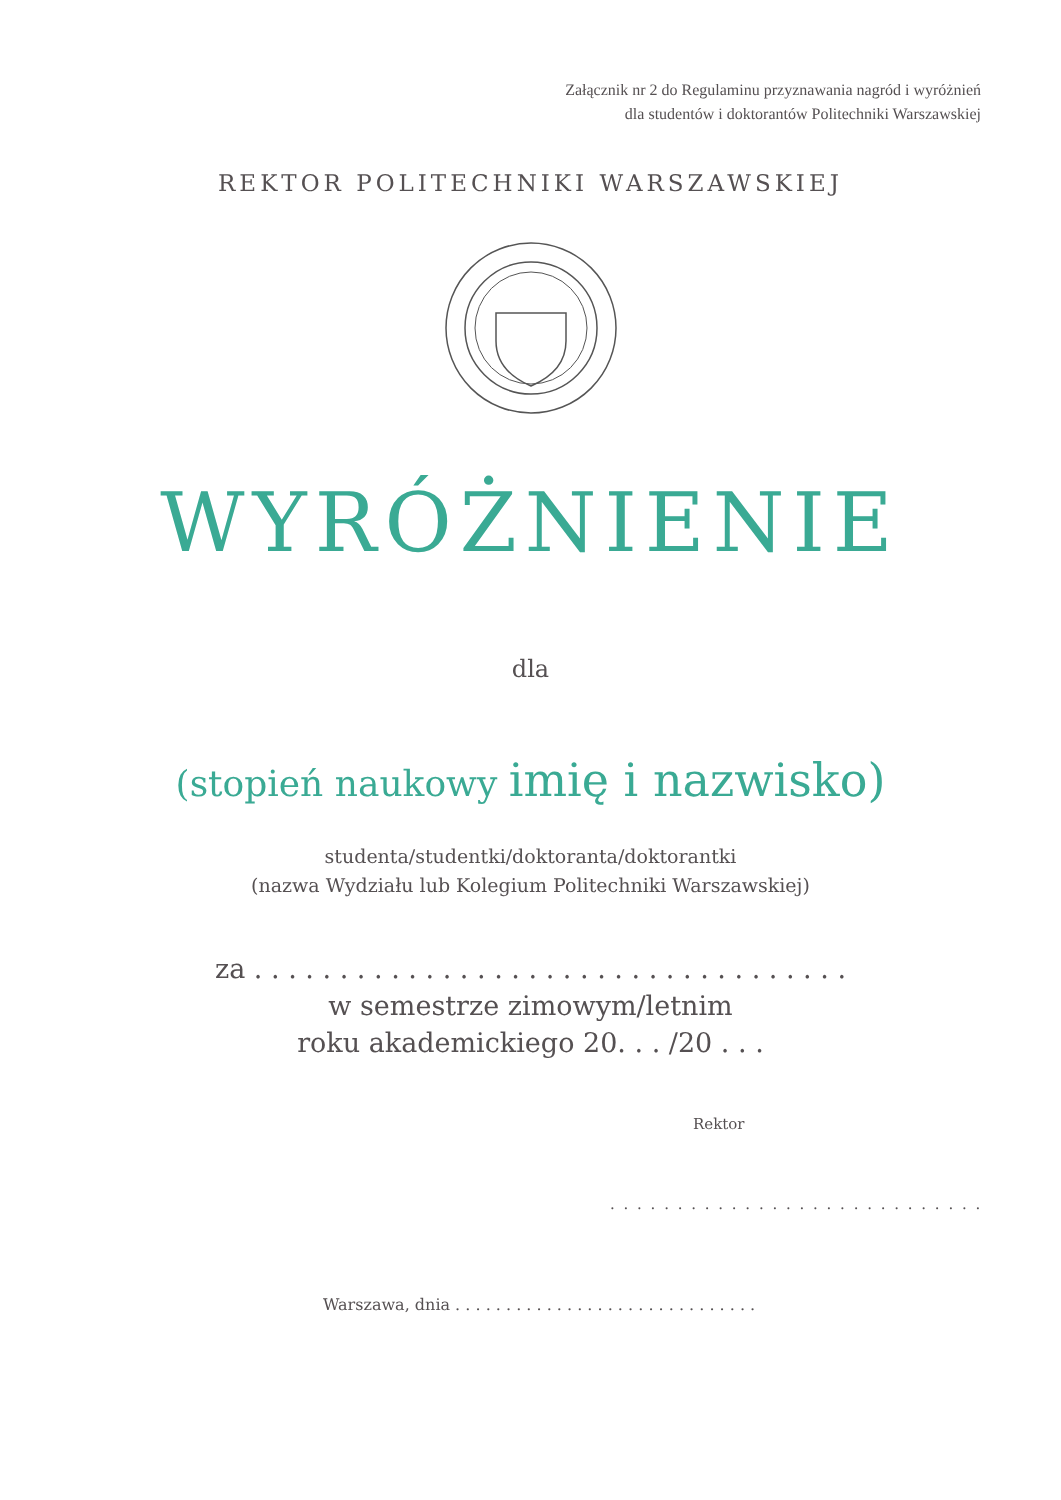Załącznik nr 2 do Regulaminu przyznawania nagród i wyróżnień
dla studentów i doktorantów Politechniki Warszawskiej
REKTOR POLITECHNIKI WARSZAWSKIEJ
WYRÓŻNIENIE
dla
(stopień naukowy imię i nazwisko)
studenta/studentki/doktoranta/doktorantki
(nazwa Wydziału lub Kolegium Politechniki Warszawskiej)
za . . . . . . . . . . . . . . . . . . . . . . . . . . . . . . . . . . .
w semestrze zimowym/letnim
roku akademickiego 20. . . /20 . . .
Rektor
. . . . . . . . . . . . . . . . . . . . . . . . . . . .
Warszawa, dnia . . . . . . . . . . . . . . . . . . . . . . . . . . . . . .